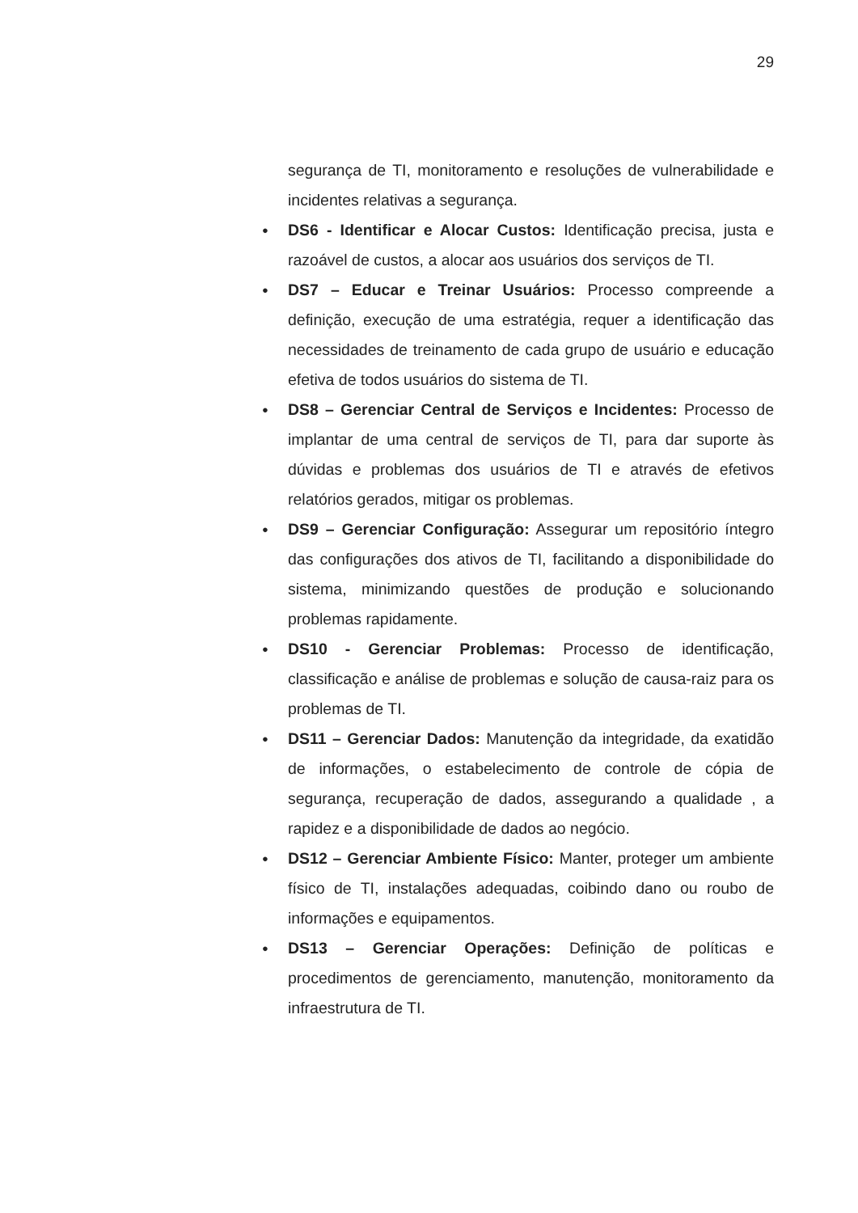29
segurança de TI, monitoramento e resoluções de vulnerabilidade e incidentes relativas a segurança.
● DS6 - Identificar e Alocar Custos: Identificação precisa, justa e razoável de custos, a alocar aos usuários dos serviços de TI.
● DS7 – Educar e Treinar Usuários: Processo compreende a definição, execução de uma estratégia, requer a identificação das necessidades de treinamento de cada grupo de usuário e educação efetiva de todos usuários do sistema de TI.
● DS8 – Gerenciar Central de Serviços e Incidentes: Processo de implantar de uma central de serviços de TI, para dar suporte às dúvidas e problemas dos usuários de TI e através de efetivos relatórios gerados, mitigar os problemas.
● DS9 – Gerenciar Configuração: Assegurar um repositório íntegro das configurações dos ativos de TI, facilitando a disponibilidade do sistema, minimizando questões de produção e solucionando problemas rapidamente.
● DS10 - Gerenciar Problemas: Processo de identificação, classificação e análise de problemas e solução de causa-raiz para os problemas de TI.
● DS11 – Gerenciar Dados: Manutenção da integridade, da exatidão de informações, o estabelecimento de controle de cópia de segurança, recuperação de dados, assegurando a qualidade , a rapidez e a disponibilidade de dados ao negócio.
● DS12 – Gerenciar Ambiente Físico: Manter, proteger um ambiente físico de TI, instalações adequadas, coibindo dano ou roubo de informações e equipamentos.
● DS13 – Gerenciar Operações: Definição de políticas e procedimentos de gerenciamento, manutenção, monitoramento da infraestrutura de TI.